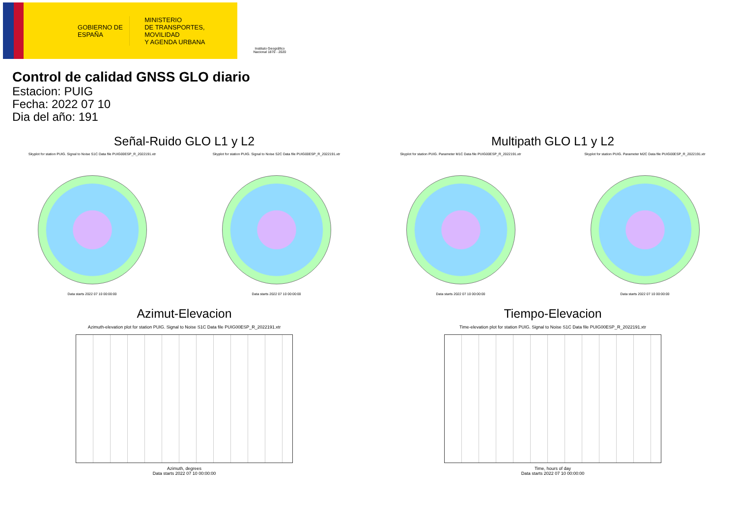GOBIERNO DE ESPAÑA
MINISTERIO
DE TRANSPORTES, MOVILIDAD
Y AGENDA URBANA
Instituto Geográfico Nacional 1870 - 2020
Control de calidad GNSS GLO diario
Estacion: PUIG
Fecha: 2022 07 10
Dia del año: 191
Señal-Ruido GLO L1 y L2
Skyplot for station PUIG. Signal to Noise S1C Data file PUIG00ESP_R_2022191.xtr
Data starts 2022 07 10 00:00:00
Skyplot for station PUIG. Signal to Noise S2C Data file PUIG00ESP_R_2022191.xtr
Data starts 2022 07 10 00:00:00
Multipath GLO L1 y L2
Skyplot for station PUIG. Parameter M1C Data file PUIG00ESP_R_2022191.xtr
Data starts 2022 07 10 00:00:00
Skyplot for station PUIG. Parameter M2C Data file PUIG00ESP_R_2022191.xtr
Data starts 2022 07 10 00:00:00
Azimut-Elevacion
Azimuth-elevation plot for station PUIG. Signal to Noise S1C Data file PUIG00ESP_R_2022191.xtr
Azimuth, degrees
Data starts 2022 07 10 00:00:00
Tiempo-Elevacion
Time-elevation plot for station PUIG. Signal to Noise S1C Data file PUIG00ESP_R_2022191.xtr
Time, hours of day
Data starts 2022 07 10 00:00:00